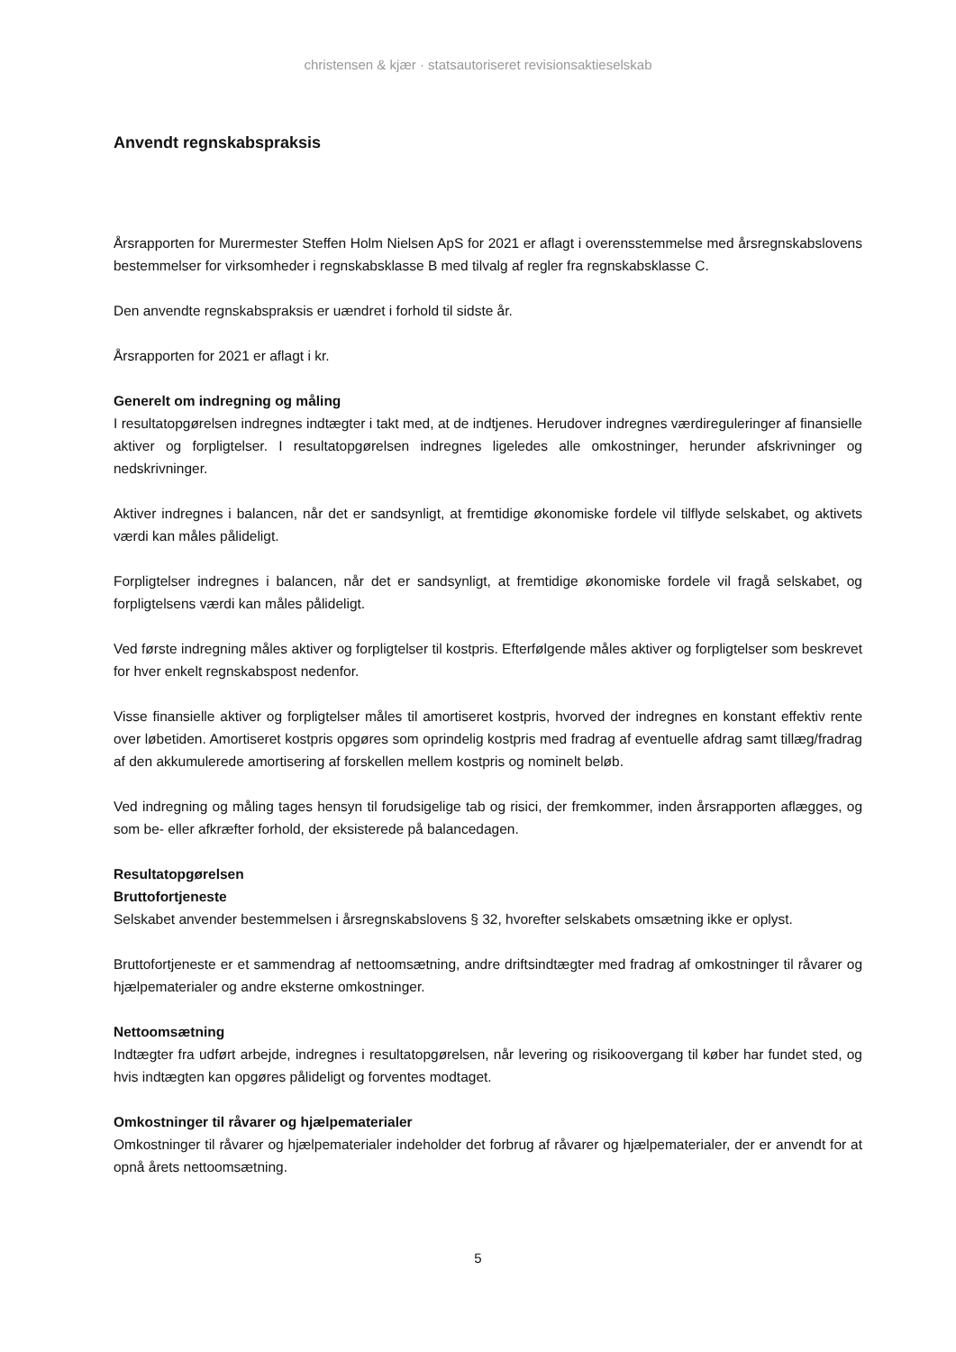christensen & kjær · statsautoriseret revisionsaktieselskab
Anvendt regnskabspraksis
Årsrapporten for Murermester Steffen Holm Nielsen ApS for 2021 er aflagt i overensstemmelse med årsregnskabslovens bestemmelser for virksomheder i regnskabsklasse B med tilvalg af regler fra regnskabsklasse C.
Den anvendte regnskabspraksis er uændret i forhold til sidste år.
Årsrapporten for 2021 er aflagt i kr.
Generelt om indregning og måling
I resultatopgørelsen indregnes indtægter i takt med, at de indtjenes. Herudover indregnes værdireguleringer af finansielle aktiver og forpligtelser. I resultatopgørelsen indregnes ligeledes alle omkostninger, herunder afskrivninger og nedskrivninger.
Aktiver indregnes i balancen, når det er sandsynligt, at fremtidige økonomiske fordele vil tilflyde selskabet, og aktivets værdi kan måles pålideligt.
Forpligtelser indregnes i balancen, når det er sandsynligt, at fremtidige økonomiske fordele vil fragå selskabet, og forpligtelsens værdi kan måles pålideligt.
Ved første indregning måles aktiver og forpligtelser til kostpris. Efterfølgende måles aktiver og forpligtelser som beskrevet for hver enkelt regnskabspost nedenfor.
Visse finansielle aktiver og forpligtelser måles til amortiseret kostpris, hvorved der indregnes en konstant effektiv rente over løbetiden. Amortiseret kostpris opgøres som oprindelig kostpris med fradrag af eventuelle afdrag samt tillæg/fradrag af den akkumulerede amortisering af forskellen mellem kostpris og nominelt beløb.
Ved indregning og måling tages hensyn til forudsigelige tab og risici, der fremkommer, inden årsrapporten aflægges, og som be- eller afkræfter forhold, der eksisterede på balancedagen.
Resultatopgørelsen
Bruttofortjeneste
Selskabet anvender bestemmelsen i årsregnskabslovens § 32, hvorefter selskabets omsætning ikke er oplyst.
Bruttofortjeneste er et sammendrag af nettoomsætning, andre driftsindtægter med fradrag af omkostninger til råvarer og hjælpematerialer og andre eksterne omkostninger.
Nettoomsætning
Indtægter fra udført arbejde, indregnes i resultatopgørelsen, når levering og risikoovergang til køber har fundet sted, og hvis indtægten kan opgøres pålideligt og forventes modtaget.
Omkostninger til råvarer og hjælpematerialer
Omkostninger til råvarer og hjælpematerialer indeholder det forbrug af råvarer og hjælpematerialer, der er anvendt for at opnå årets nettoomsætning.
5